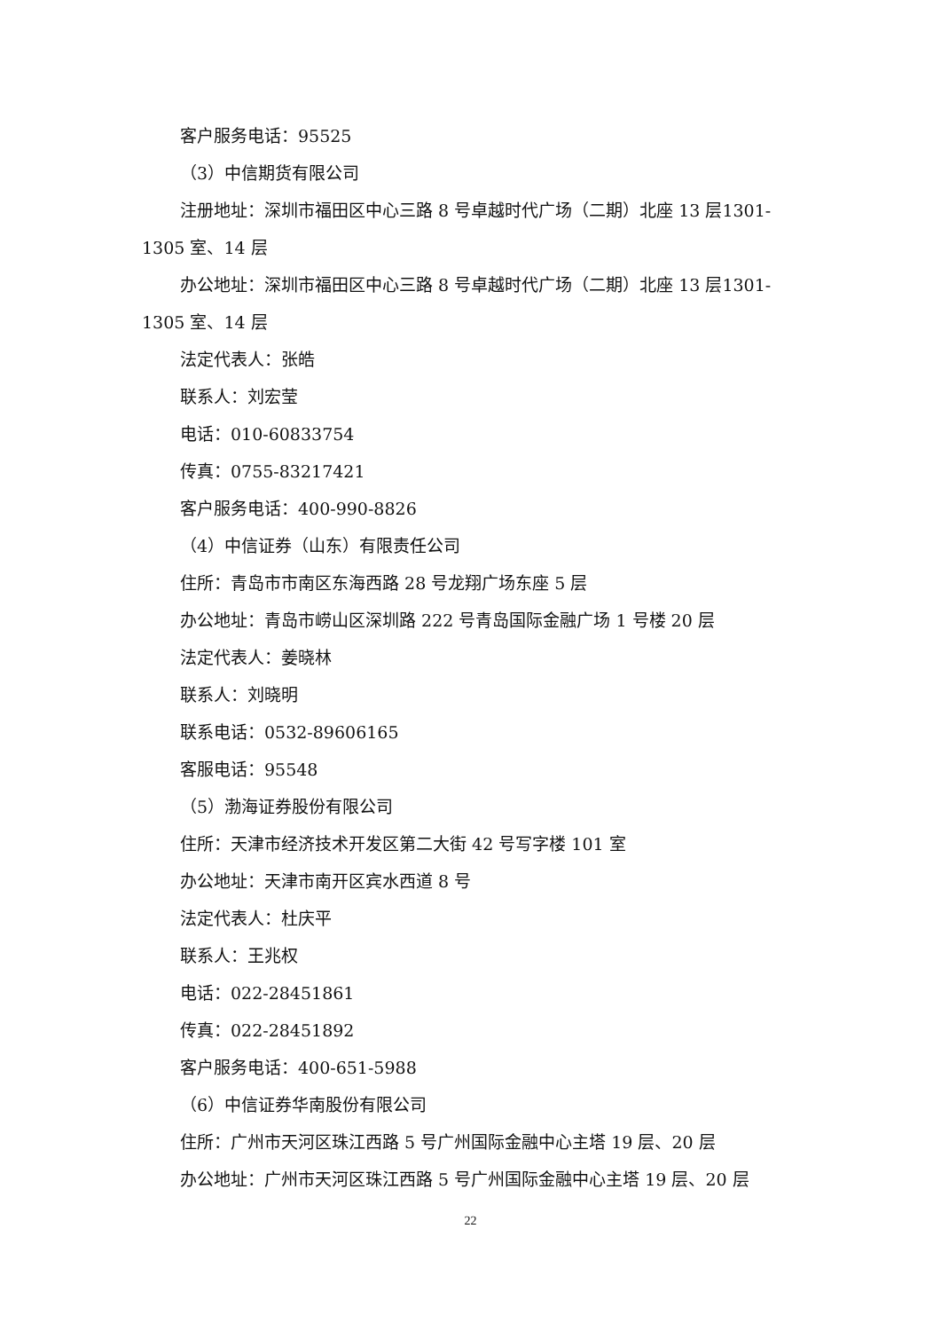客户服务电话：95525
（3）中信期货有限公司
注册地址：深圳市福田区中心三路 8 号卓越时代广场（二期）北座 13 层1301-1305 室、14 层
办公地址：深圳市福田区中心三路 8 号卓越时代广场（二期）北座 13 层1301-1305 室、14 层
法定代表人：张皓
联系人：刘宏莹
电话：010-60833754
传真：0755-83217421
客户服务电话：400-990-8826
（4）中信证券（山东）有限责任公司
住所：青岛市市南区东海西路 28 号龙翔广场东座 5 层
办公地址：青岛市崂山区深圳路 222 号青岛国际金融广场 1 号楼 20 层
法定代表人：姜晓林
联系人：刘晓明
联系电话：0532-89606165
客服电话：95548
（5）渤海证券股份有限公司
住所：天津市经济技术开发区第二大街 42 号写字楼 101 室
办公地址：天津市南开区宾水西道 8 号
法定代表人：杜庆平
联系人：王兆权
电话：022-28451861
传真：022-28451892
客户服务电话：400-651-5988
（6）中信证券华南股份有限公司
住所：广州市天河区珠江西路 5 号广州国际金融中心主塔 19 层、20 层
办公地址：广州市天河区珠江西路 5 号广州国际金融中心主塔 19 层、20 层
22